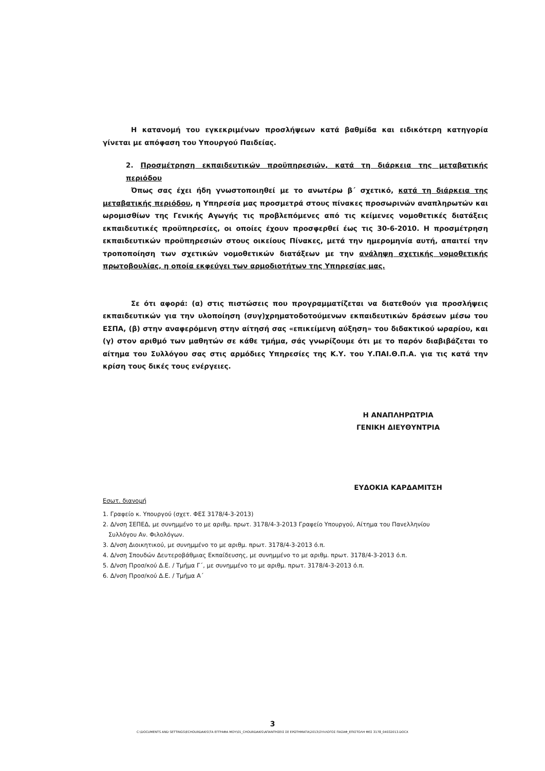Η κατανομή του εγκεκριμένων προσλήψεων κατά βαθμίδα και ειδικότερη κατηγορία γίνεται με απόφαση του Υπουργού Παιδείας.
2. Προσμέτρηση εκπαιδευτικών προϋπηρεσιών, κατά τη διάρκεια της μεταβατικής περιόδου
Όπως σας έχει ήδη γνωστοποιηθεί με το ανωτέρω β΄ σχετικό, κατά τη διάρκεια της μεταβατικής περιόδου, η Υπηρεσία μας προσμετρά στους πίνακες προσωρινών αναπληρωτών και ωρομισθίων της Γενικής Αγωγής τις προβλεπόμενες από τις κείμενες νομοθετικές διατάξεις εκπαιδευτικές προϋπηρεσίες, οι οποίες έχουν προσφερθεί έως τις 30-6-2010. Η προσμέτρηση εκπαιδευτικών προϋπηρεσιών στους οικείους Πίνακες, μετά την ημερομηνία αυτή, απαιτεί την τροποποίηση των σχετικών νομοθετικών διατάξεων με την ανάληψη σχετικής νομοθετικής πρωτοβουλίας, η οποία εκφεύγει των αρμοδιοτήτων της Υπηρεσίας μας.
Σε ότι αφορά: (α) στις πιστώσεις που προγραμματίζεται να διατεθούν για προσλήψεις εκπαιδευτικών για την υλοποίηση (συγ)χρηματοδοτούμενων εκπαιδευτικών δράσεων μέσω του ΕΣΠΑ, (β) στην αναφερόμενη στην αίτησή σας «επικείμενη αύξηση» του διδακτικού ωραρίου, και (γ) στον αριθμό των μαθητών σε κάθε τμήμα, σάς γνωρίζουμε ότι με το παρόν διαβιβάζεται το αίτημα του Συλλόγου σας στις αρμόδιες Υπηρεσίες της Κ.Υ. του Υ.ΠΑΙ.Θ.Π.Α. για τις κατά την κρίση τους δικές τους ενέργειες.
Η ΑΝΑΠΛΗΡΩΤΡΙΑ
ΓΕΝΙΚΗ ΔΙΕΥΘΥΝΤΡΙΑ
ΕΥΔΟΚΙΑ ΚΑΡΔΑΜΙΤΣΗ
Εσωτ. διανομή
1. Γραφείο κ. Υπουργού (σχετ. ΦΕΣ 3178/4-3-2013)
2. Δ/νση ΣΕΠΕΔ, με συνημμένο το με αριθμ. πρωτ. 3178/4-3-2013 Γραφείο Υπουργού, Αίτημα του Πανελληνίου
Συλλόγου Αν. Φιλολόγων.
3. Δ/νση Διοικητικού, με συνημμένο το με αριθμ. πρωτ. 3178/4-3-2013 ό.π.
4. Δ/νση Σπουδών Δευτεροβάθμιας Εκπαίδευσης, με συνημμένο το με αριθμ. πρωτ. 3178/4-3-2013 ό.π.
5. Δ/νση Προσ/κού Δ.Ε. / Τμήμα Γ΄, με συνημμένο το με αριθμ. πρωτ. 3178/4-3-2013 ό.π.
6. Δ/νση Προσ/κού Δ.Ε. / Τμήμα Α΄
3
C:\DOCUMENTS AND SETTINGS\ECHOURDAKIS\ΤΑ ΕΓΓΡΑΦΑ ΜΟΥ\01_CHOURDAKIS\ΑΠΑΝΤΗΣΕΙΣ ΣΕ ΕΡΩΤΗΜΑΤΑ\2013\ΣΥΛΛΟΓΟΣ ΠΑΣΑΦ_ΕΠΙΣΤΟΛΗ ΦΕΣ 3178_04032013.DOCX